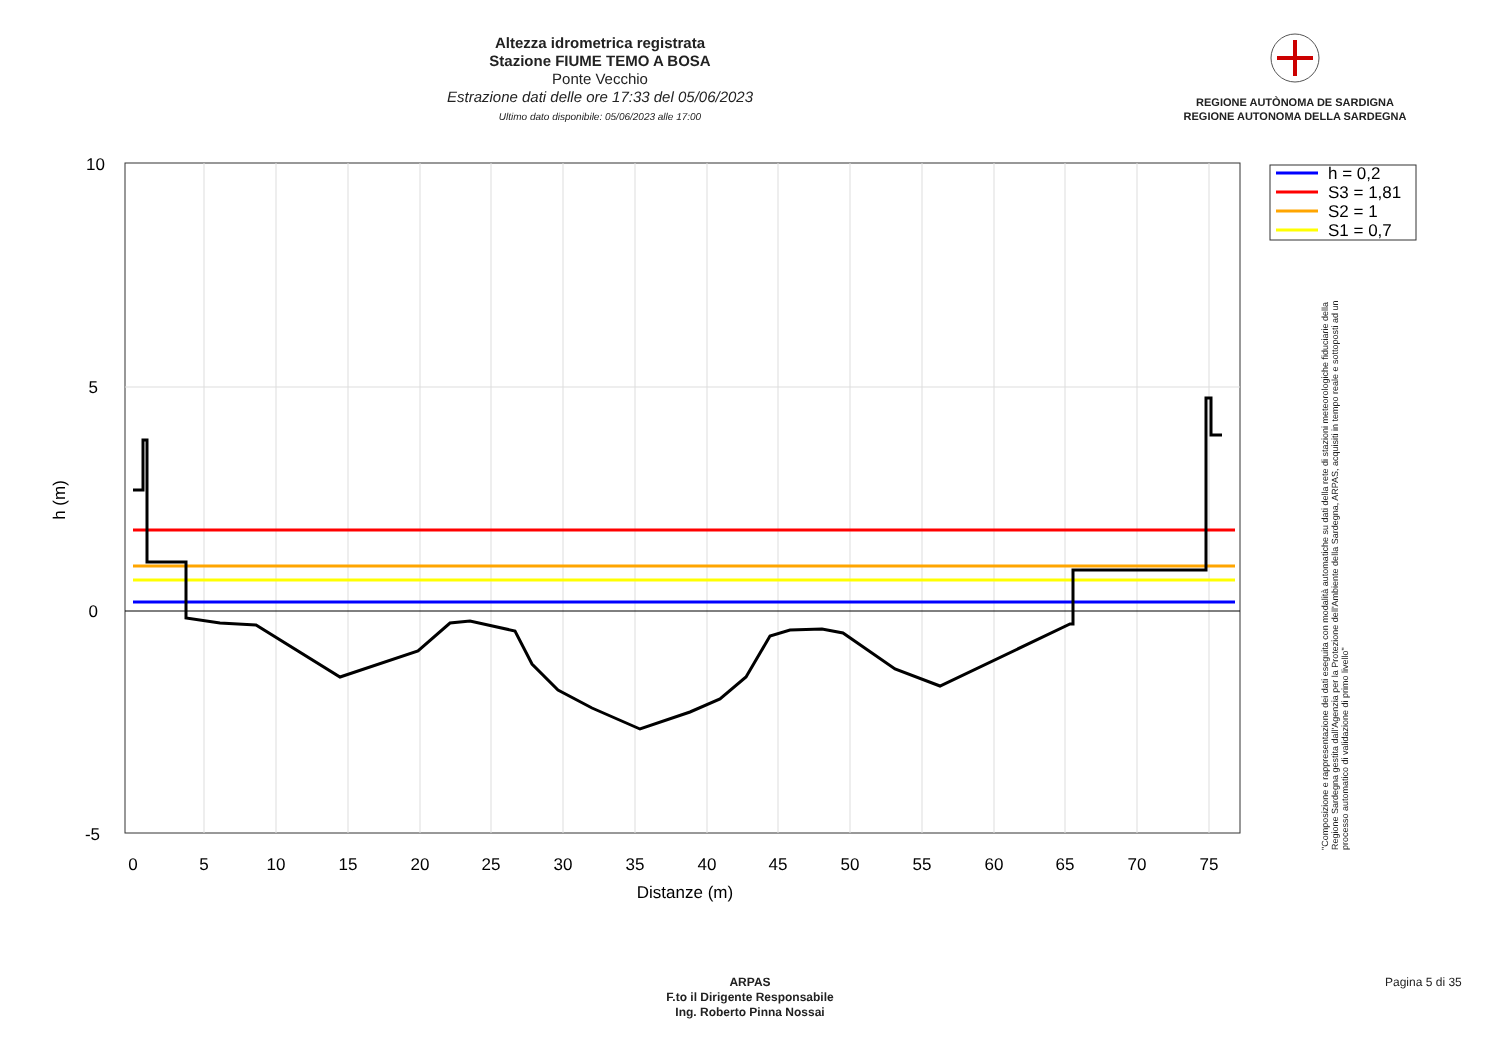Altezza idrometrica registrata
Stazione FIUME TEMO A BOSA
Ponte Vecchio
Estrazione dati delle ore 17:33 del 05/06/2023
Ultimo dato disponibile: 05/06/2023 alle 17:00
REGIONE AUTÒNOMA DE SARDIGNA
REGIONE AUTONOMA DELLA SARDEGNA
10
5
0
-5
0
5
10
15
20
25
30
35
40
45
50
55
60
65
70
75
Distanze (m)
h (m)
h = 0,2
S3 = 1,81
S2 = 1
S1 = 0,7
"Composizione e rappresentazione dei dati eseguita con modalità automatiche su dati della rete di stazioni meteorologiche fiduciarie della Regione Sardegna gestita dall'Agenzia per la Protezione dell'Ambiente della Sardegna, ARPAS, acquisiti in tempo reale e sottoposti ad un processo automatico di validazione di primo livello"
ARPAS
F.to il Dirigente Responsabile
Ing. Roberto Pinna Nossai
Pagina 5 di 35